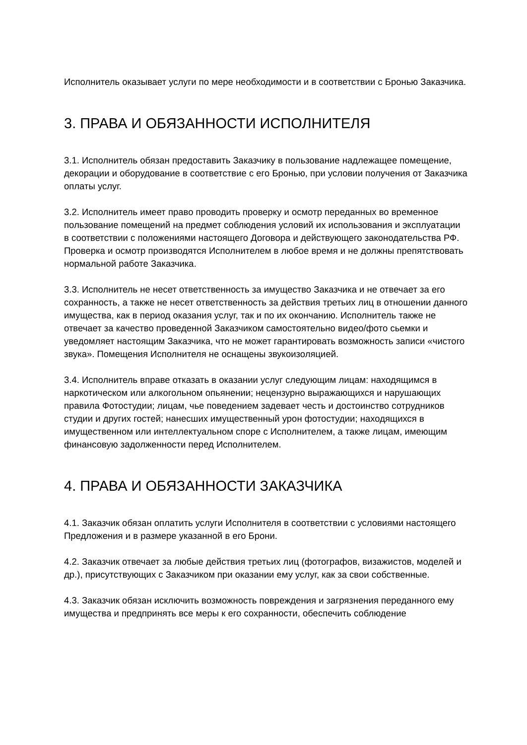Исполнитель оказывает услуги по мере необходимости и в соответствии с Бронью Заказчика.
3. ПРАВА И ОБЯЗАННОСТИ ИСПОЛНИТЕЛЯ
3.1. Исполнитель обязан предоставить Заказчику в пользование надлежащее помещение, декорации и оборудование в соответствие с его Бронью, при условии получения от Заказчика оплаты услуг.
3.2. Исполнитель имеет право проводить проверку и осмотр переданных во временное пользование помещений на предмет соблюдения условий их использования и эксплуатации в соответствии с положениями настоящего Договора и действующего законодательства РФ. Проверка и осмотр производятся Исполнителем в любое время и не должны препятствовать нормальной работе Заказчика.
3.3. Исполнитель не несет ответственность за имущество Заказчика и не отвечает за его сохранность, а также не несет ответственность за действия третьих лиц в отношении данного имущества, как в период оказания услуг, так и по их окончанию. Исполнитель также не отвечает за качество проведенной Заказчиком самостоятельно видео/фото сьемки и уведомляет настоящим Заказчика, что не может гарантировать возможность записи «чистого звука». Помещения Исполнителя не оснащены звукоизоляцией.
3.4. Исполнитель вправе отказать в оказании услуг следующим лицам: находящимся в наркотическом или алкогольном опьянении; нецензурно выражающихся и нарушающих правила Фотостудии; лицам, чье поведением задевает честь и достоинство сотрудников студии и других гостей; нанесших имущественный урон фотостудии; находящихся в имущественном или интеллектуальном споре с Исполнителем, а также лицам, имеющим финансовую задолженности перед Исполнителем.
4. ПРАВА И ОБЯЗАННОСТИ ЗАКАЗЧИКА
4.1. Заказчик обязан оплатить услуги Исполнителя в соответствии с условиями настоящего Предложения и в размере указанной в его Брони.
4.2. Заказчик отвечает за любые действия третьих лиц (фотографов, визажистов, моделей и др.), присутствующих с Заказчиком при оказании ему услуг, как за свои собственные.
4.3. Заказчик обязан исключить возможность повреждения и загрязнения переданного ему имущества и предпринять все меры к его сохранности, обеспечить соблюдение